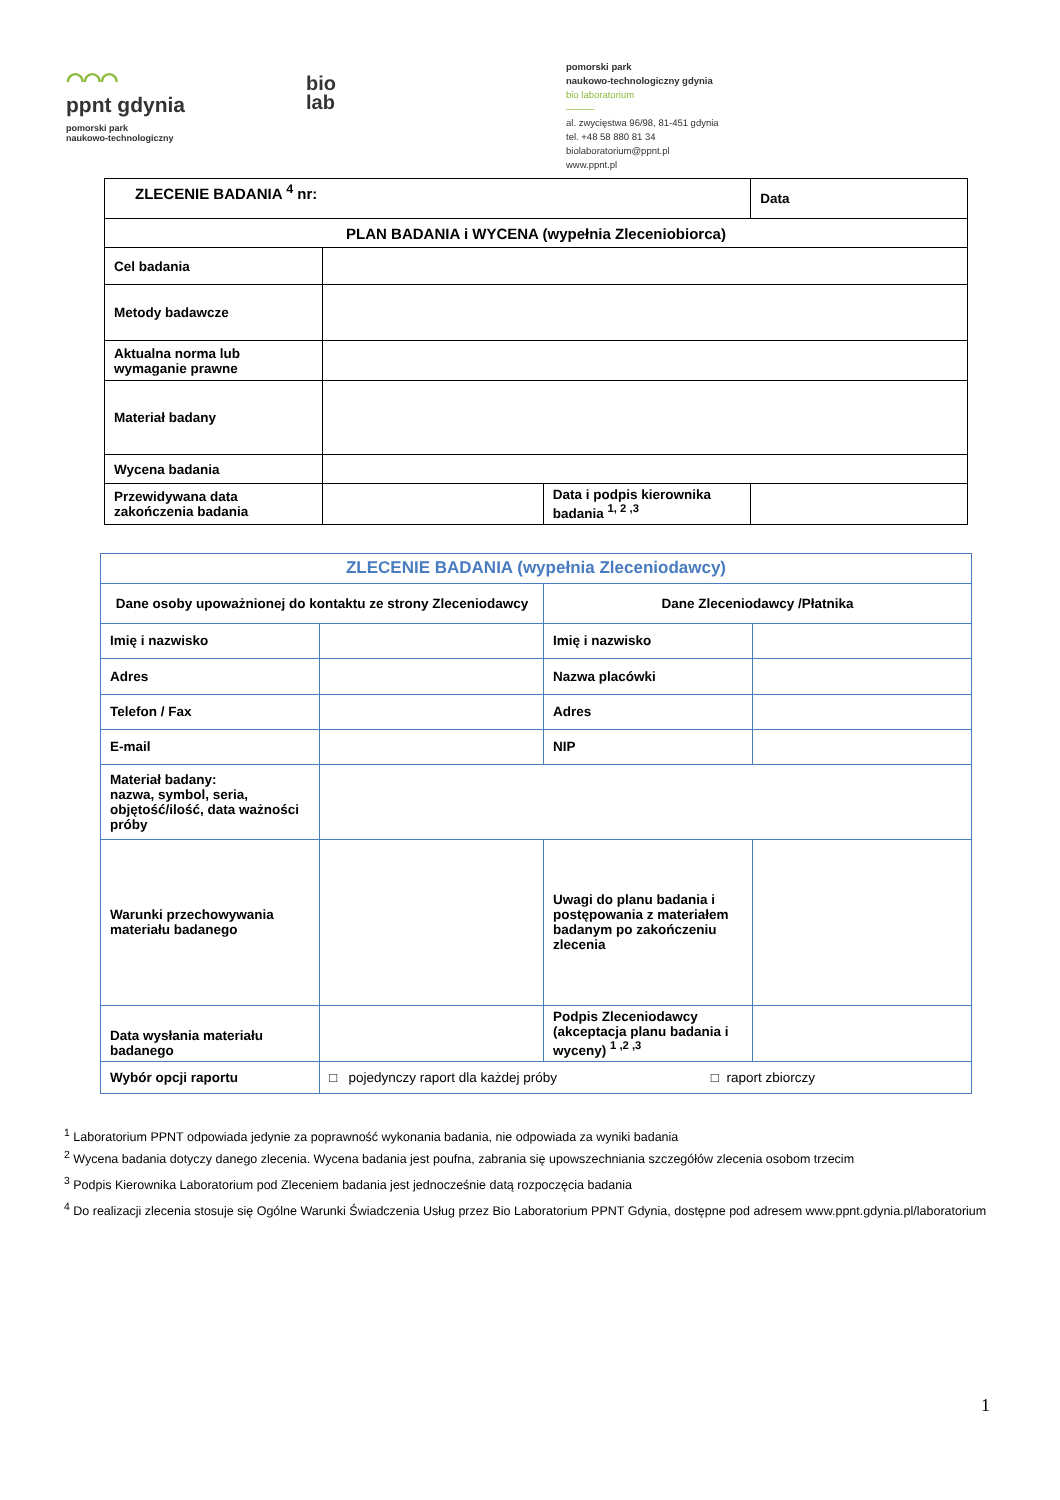⌒⌒⌒
ppnt gdynia
pomorski park
naukowo-technologiczny
bio
lab
pomorski park
naukowo-technologiczny gdynia
bio laboratorium
———
al. zwycięstwa 96/98, 81-451 gdynia
tel. +48 58 880 81 34
biolaboratorium@ppnt.pl
www.ppnt.pl
| ZLECENIE BADANIA <sup>4</sup> nr: | | | Data |
| PLAN BADANIA i WYCENA (wypełnia Zleceniobiorca) | | | |
| Cel badania | | | |
| Metody badawcze | | | |
| Aktualna norma lub wymaganie prawne | | | |
| Materiał badany | | | |
| Wycena badania | | | |
| Przewidywana data zakończenia badania | | Data i podpis kierownika badania <sup>1, 2 ,3</sup> | |
| ZLECENIE BADANIA (wypełnia Zleceniodawcy) | | | |
| Dane osoby upoważnionej do kontaktu ze strony Zleceniodawcy | | Dane Zleceniodawcy /Płatnika | |
| Imię i nazwisko | | Imię i nazwisko | |
| Adres | | Nazwa placówki | |
| Telefon / Fax | | Adres | |
| E-mail | | NIP | |
| Materiał badany: nazwa, symbol, seria, objętość/ilość, data ważności próby | | | |
| Warunki przechowywania materiału badanego | | Uwagi do planu badania i postępowania z materiałem badanym po zakończeniu zlecenia | |
| Data wysłania materiału badanego | | Podpis Zleceniodawcy (akceptacja planu badania i wyceny) <sup>1 ,2 ,3</sup> | |
| Wybór opcji raportu | □ pojedynczy raport dla każdej próby □ raport zbiorczy | | |
<sup>1</sup> Laboratorium PPNT odpowiada jedynie za poprawność wykonania badania, nie odpowiada za wyniki badania
<sup>2</sup> Wycena badania dotyczy danego zlecenia. Wycena badania jest poufna, zabrania się upowszechniania szczegółów zlecenia osobom trzecim
<sup>3</sup> Podpis Kierownika Laboratorium pod Zleceniem badania jest jednocześnie datą rozpoczęcia badania
<sup>4</sup> Do realizacji zlecenia stosuje się Ogólne Warunki Świadczenia Usług przez Bio Laboratorium PPNT Gdynia, dostępne pod adresem www.ppnt.gdynia.pl/laboratorium
1